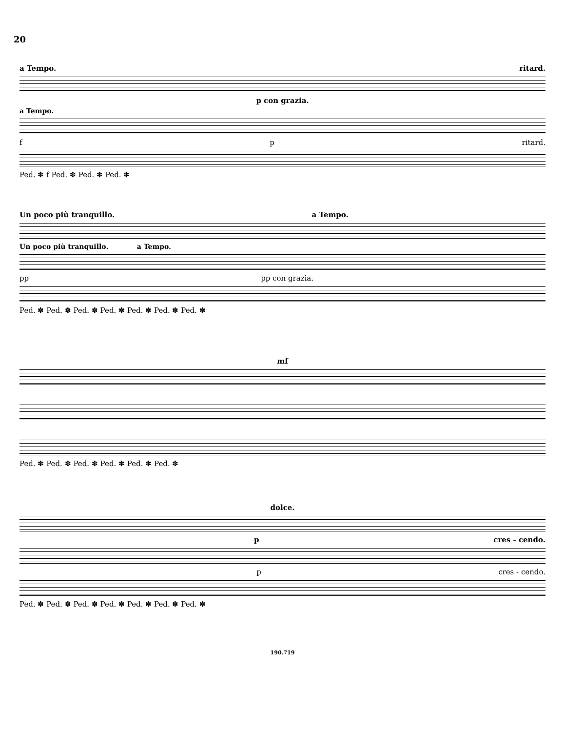20
a Tempo. ritard.
p con grazia.
a Tempo.
f p ritard.
Ped. ✽ f Ped. ✽ Ped. ✽ Ped. ✽
Un poco più tranquillo. a Tempo.
Un poco più tranquillo. a Tempo.
pp pp con grazia.
Ped. ✽ Ped. ✽ Ped. ✽ Ped. ✽ Ped. ✽ Ped. ✽ Ped. ✽
mf
Ped. ✽ Ped. ✽ Ped. ✽ Ped. ✽ Ped. ✽ Ped. ✽
dolce.
p cres - cendo.
p cres - cendo.
Ped. ✽ Ped. ✽ Ped. ✽ Ped. ✽ Ped. ✽ Ped. ✽ Ped. ✽
190.719